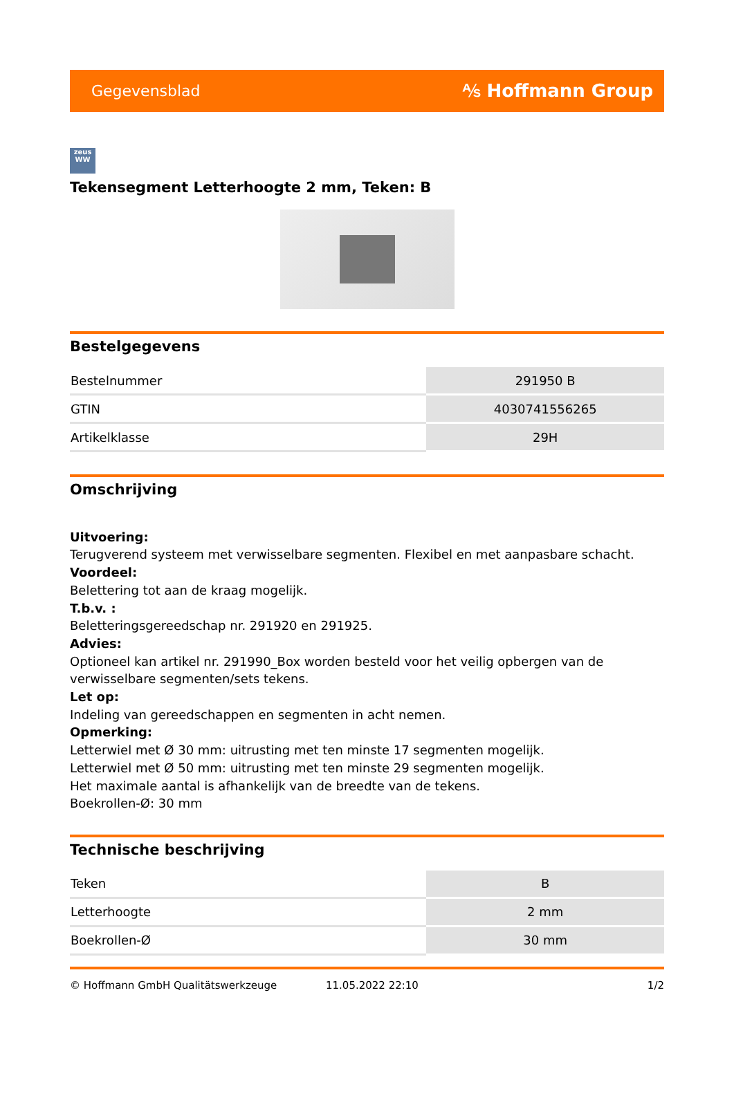Gegevensblad ⅍ Hoffmann Group
zeus
WW
Tekensegment Letterhoogte 2 mm, Teken: B
Bestelgegevens
| Bestelnummer | 291950 B |
| GTIN | 4030741556265 |
| Artikelklasse | 29H |
Omschrijving
Uitvoering:
Terugverend systeem met verwisselbare segmenten. Flexibel en met aanpasbare schacht.
Voordeel:
Belettering tot aan de kraag mogelijk.
T.b.v. :
Beletteringsgereedschap nr. 291920 en 291925.
Advies:
Optioneel kan artikel nr. 291990_Box worden besteld voor het veilig opbergen van de verwisselbare segmenten/sets tekens.
Let op:
Indeling van gereedschappen en segmenten in acht nemen.
Opmerking:
Letterwiel met Ø 30 mm: uitrusting met ten minste 17 segmenten mogelijk.
Letterwiel met Ø 50 mm: uitrusting met ten minste 29 segmenten mogelijk.
Het maximale aantal is afhankelijk van de breedte van de tekens.
Boekrollen-Ø: 30 mm
Technische beschrijving
| Teken | B |
| Letterhoogte | 2 mm |
| Boekrollen-Ø | 30 mm |
© Hoffmann GmbH Qualitätswerkzeuge 11.05.2022 22:10 1/2